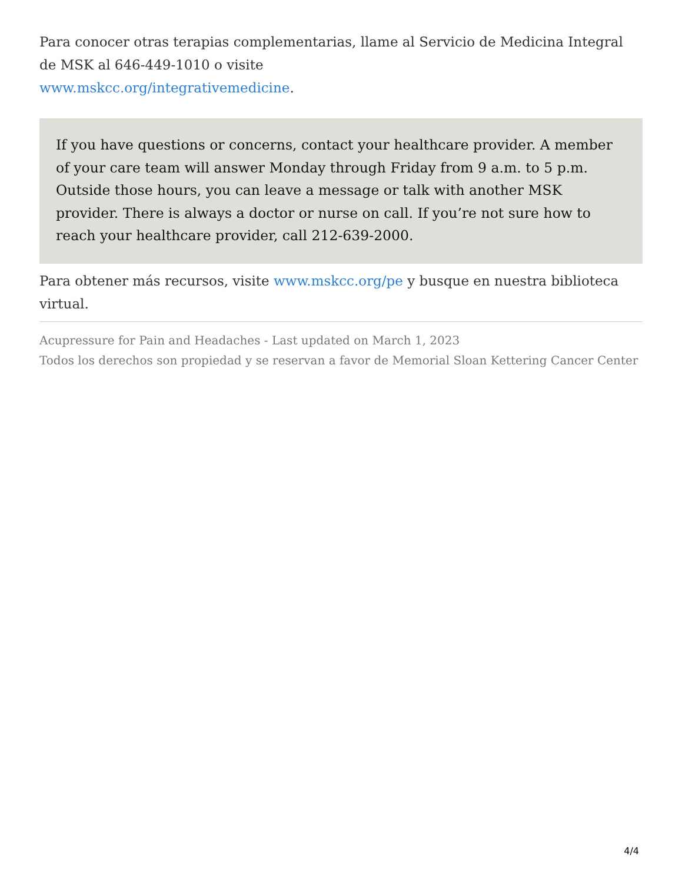Para conocer otras terapias complementarias, llame al Servicio de Medicina Integral de MSK al 646-449-1010 o visite
www.mskcc.org/integrativemedicine.
If you have questions or concerns, contact your healthcare provider. A member of your care team will answer Monday through Friday from 9 a.m. to 5 p.m. Outside those hours, you can leave a message or talk with another MSK provider. There is always a doctor or nurse on call. If you’re not sure how to reach your healthcare provider, call 212-639-2000.
Para obtener más recursos, visite www.mskcc.org/pe y busque en nuestra biblioteca virtual.
Acupressure for Pain and Headaches - Last updated on March 1, 2023
Todos los derechos son propiedad y se reservan a favor de Memorial Sloan Kettering Cancer Center
4/4